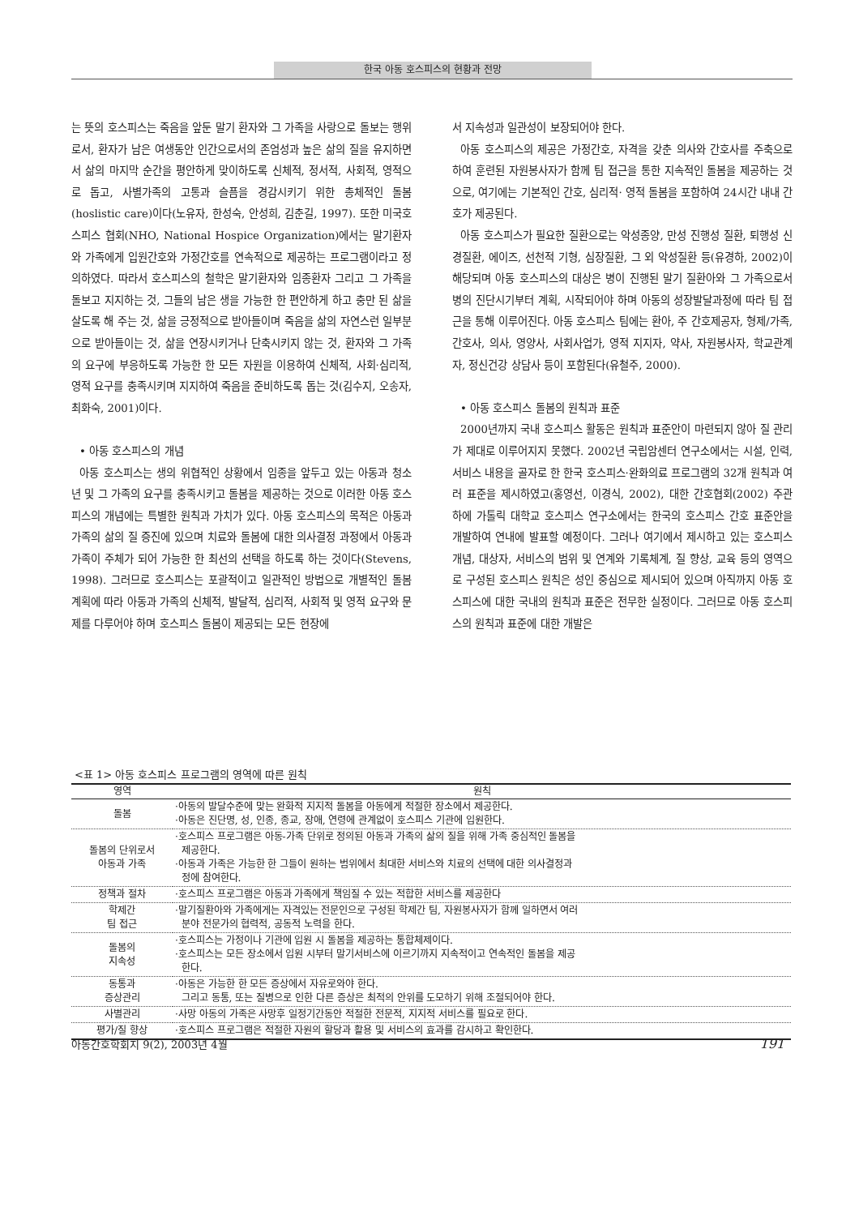한국 아동 호스피스의 현황과 전망
는 뜻의 호스피스는 죽음을 앞둔 말기 환자와 그 가족을 사랑으로 돌보는 행위로서, 환자가 남은 여생동안 인간으로서의 존엄성과 높은 삶의 질을 유지하면서 삶의 마지막 순간을 평안하게 맞이하도록 신체적, 정서적, 사회적, 영적으로 돕고, 사별가족의 고통과 슬픔을 경감시키기 위한 총체적인 돌봄(hoslistic care)이다(노유자, 한성숙, 안성희, 김춘길, 1997). 또한 미국호스피스 협회(NHO, National Hospice Organization)에서는 말기환자와 가족에게 입원간호와 가정간호를 연속적으로 제공하는 프로그램이라고 정의하였다. 따라서 호스피스의 철학은 말기환자와 임종환자 그리고 그 가족을 돌보고 지지하는 것, 그들의 남은 생을 가능한 한 편안하게 하고 충만 된 삶을 살도록 해 주는 것, 삶을 긍정적으로 받아들이며 죽음을 삶의 자연스런 일부분으로 받아들이는 것, 삶을 연장시키거나 단축시키지 않는 것, 환자와 그 가족의 요구에 부응하도록 가능한 한 모든 자원을 이용하여 신체적, 사회·심리적, 영적 요구를 충족시키며 지지하여 죽음을 준비하도록 돕는 것(김수지, 오송자, 최화숙, 2001)이다.
• 아동 호스피스의 개념
아동 호스피스는 생의 위협적인 상황에서 임종을 앞두고 있는 아동과 청소년 및 그 가족의 요구를 충족시키고 돌봄을 제공하는 것으로 이러한 아동 호스피스의 개념에는 특별한 원칙과 가치가 있다. 아동 호스피스의 목적은 아동과 가족의 삶의 질 증진에 있으며 치료와 돌봄에 대한 의사결정 과정에서 아동과 가족이 주체가 되어 가능한 한 최선의 선택을 하도록 하는 것이다(Stevens, 1998). 그러므로 호스피스는 포괄적이고 일관적인 방법으로 개별적인 돌봄 계획에 따라 아동과 가족의 신체적, 발달적, 심리적, 사회적 및 영적 요구와 문제를 다루어야 하며 호스피스 돌봄이 제공되는 모든 현장에
서 지속성과 일관성이 보장되어야 한다.
아동 호스피스의 제공은 가정간호, 자격을 갖춘 의사와 간호사를 주축으로 하여 훈련된 자원봉사자가 함께 팀 접근을 통한 지속적인 돌봄을 제공하는 것으로, 여기에는 기본적인 간호, 심리적· 영적 돌봄을 포함하여 24시간 내내 간호가 제공된다.
아동 호스피스가 필요한 질환으로는 악성종양, 만성 진행성 질환, 퇴행성 신경질환, 에이즈, 선천적 기형, 심장질환, 그 외 악성질환 등(유경하, 2002)이 해당되며 아동 호스피스의 대상은 병이 진행된 말기 질환아와 그 가족으로서 병의 진단시기부터 계획, 시작되어야 하며 아동의 성장발달과정에 따라 팀 접근을 통해 이루어진다. 아동 호스피스 팀에는 환아, 주 간호제공자, 형제/가족, 간호사, 의사, 영양사, 사회사업가, 영적 지지자, 약사, 자원봉사자, 학교관계자, 정신건강 상담사 등이 포함된다(유철주, 2000).
• 아동 호스피스 돌봄의 원칙과 표준
2000년까지 국내 호스피스 활동은 원칙과 표준안이 마련되지 않아 질 관리가 제대로 이루어지지 못했다. 2002년 국립암센터 연구소에서는 시설, 인력, 서비스 내용을 골자로 한 한국 호스피스·완화의료 프로그램의 32개 원칙과 여러 표준을 제시하였고(홍영선, 이경식, 2002), 대한 간호협회(2002) 주관 하에 가톨릭 대학교 호스피스 연구소에서는 한국의 호스피스 간호 표준안을 개발하여 연내에 발표할 예정이다. 그러나 여기에서 제시하고 있는 호스피스 개념, 대상자, 서비스의 범위 및 연계와 기록체계, 질 향상, 교육 등의 영역으로 구성된 호스피스 원칙은 성인 중심으로 제시되어 있으며 아직까지 아동 호스피스에 대한 국내의 원칙과 표준은 전무한 실정이다. 그러므로 아동 호스피스의 원칙과 표준에 대한 개발은
<표 1> 아동 호스피스 프로그램의 영역에 따른 원칙
| 영역 | 원칙 |
| --- | --- |
| 돌봄 | ·아동의 발달수준에 맞는 완화적 지지적 돌봄을 아동에게 적절한 장소에서 제공한다. ·아동은 진단명, 성, 인종, 종교, 장애, 연령에 관계없이 호스피스 기관에 입원한다. |
| 돌봄의 단위로서 아동과 가족 | ·호스피스 프로그램은 아동-가족 단위로 정의된 아동과 가족의 삶의 질을 위해 가족 중심적인 돌봄을 제공한다. ·아동과 가족은 가능한 한 그들이 원하는 범위에서 최대한 서비스와 치료의 선택에 대한 의사결정과 정에 참여한다. |
| 정책과 절차 | ·호스피스 프로그램은 아동과 가족에게 책임질 수 있는 적합한 서비스를 제공한다 |
| 학제간 팀 접근 | ·말기질환아와 가족에게는 자격있는 전문인으로 구성된 학제간 팀, 자원봉사자가 함께 일하면서 여러 분야 전문가의 협력적, 공동적 노력을 한다. |
| 돌봄의 지속성 | ·호스피스는 가정이나 기관에 입원 시 돌봄을 제공하는 통합체제이다. ·호스피스는 모든 장소에서 입원 시부터 말기서비스에 이르기까지 지속적이고 연속적인 돌봄을 제공 한다. |
| 동통과 증상관리 | ·아동은 가능한 한 모든 증상에서 자유로와야 한다. 그리고 동통, 또는 질병으로 인한 다른 증상은 최적의 안위를 도모하기 위해 조절되어야 한다. |
| 사별관리 | ·사망 아동의 가족은 사망후 일정기간동안 적절한 전문적, 지지적 서비스를 필요로 한다. |
| 평가/질 향상 | ·호스피스 프로그램은 적절한 자원의 할당과 활용 및 서비스의 효과를 감시하고 확인한다. |
아동간호학회지 9(2), 2003년 4월 191